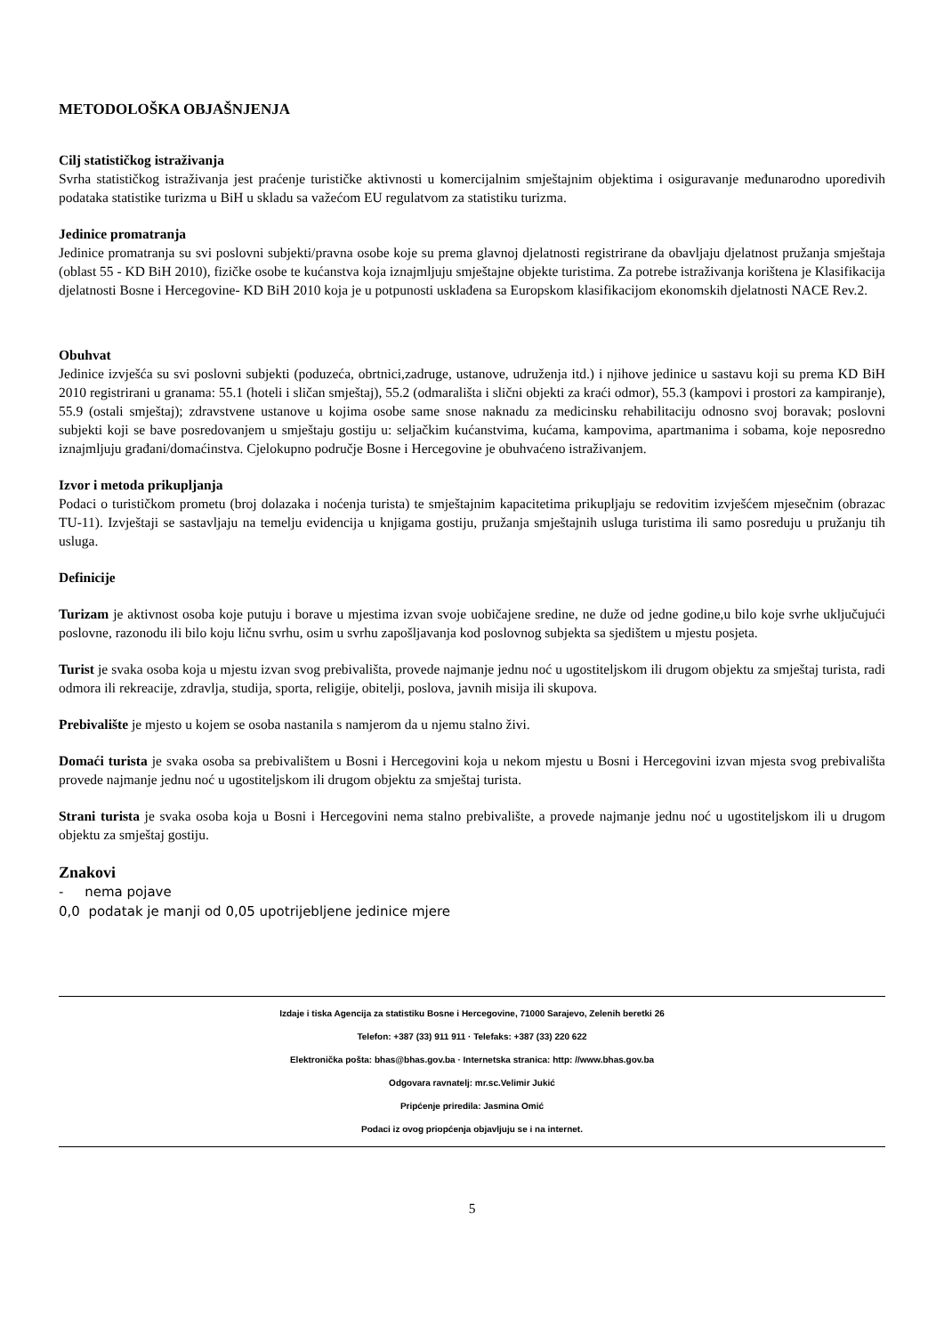METODOLOŠKA OBJAŠNJENJA
Cilj statističkog istraživanja
Svrha statističkog istraživanja jest praćenje turističke aktivnosti u komercijalnim smještajnim objektima i osiguravanje međunarodno uporedivih podataka statistike turizma u BiH u skladu sa važećom EU regulatvom za statistiku turizma.
Jedinice promatranja
Jedinice promatranja su svi poslovni subjekti/pravna osobe koje su prema glavnoj djelatnosti registrirane da obavljaju djelatnost pružanja smještaja (oblast 55 - KD BiH 2010), fizičke osobe te kućanstva koja iznajmljuju smještajne objekte turistima. Za potrebe istraživanja korištena je Klasifikacija djelatnosti Bosne i Hercegovine- KD BiH 2010 koja je u potpunosti usklađena sa Europskom klasifikacijom ekonomskih djelatnosti NACE Rev.2.
Obuhvat
Jedinice izvješća su svi poslovni subjekti (poduzeća, obrtnici,zadruge, ustanove, udruženja itd.) i njihove jedinice u sastavu koji su prema KD BiH 2010 registrirani u granama: 55.1 (hoteli i sličan smještaj), 55.2 (odmarališta i slični objekti za kraći odmor), 55.3 (kampovi i prostori za kampiranje), 55.9 (ostali smještaj); zdravstvene ustanove u kojima osobe same snose naknadu za medicinsku rehabilitaciju odnosno svoj boravak; poslovni subjekti koji se bave posredovanjem u smještaju gostiju u: seljačkim kućanstvima, kućama, kampovima, apartmanima i sobama, koje neposredno iznajmljuju građani/domaćinstva. Cjelokupno područje Bosne i Hercegovine je obuhvaćeno istraživanjem.
Izvor i metoda prikupljanja
Podaci o turističkom prometu (broj dolazaka i noćenja turista) te smještajnim kapacitetima prikupljaju se redovitim izvješćem mjesečnim (obrazac TU-11). Izvještaji se sastavljaju na temelju evidencija u knjigama gostiju, pružanja smještajnih usluga turistima ili samo posreduju u pružanju tih usluga.
Definicije
Turizam je aktivnost osoba koje putuju i borave u mjestima izvan svoje uobičajene sredine, ne duže od jedne godine,u bilo koje svrhe uključujući poslovne, razonodu ili bilo koju ličnu svrhu, osim u svrhu zapošljavanja kod poslovnog subjekta sa sjedištem u mjestu posjeta.
Turist je svaka osoba koja u mjestu izvan svog prebivališta, provede najmanje jednu noć u ugostiteljskom ili drugom objektu za smještaj turista, radi odmora ili rekreacije, zdravlja, studija, sporta, religije, obitelji, poslova, javnih misija ili skupova.
Prebivalište je mjesto u kojem se osoba nastanila s namjerom da u njemu stalno živi.
Domaći turista je svaka osoba sa prebivalištem u Bosni i Hercegovini koja u nekom mjestu u Bosni i Hercegovini izvan mjesta svog prebivališta provede najmanje jednu noć u ugostiteljskom ili drugom objektu za smještaj turista.
Strani turista je svaka osoba koja u Bosni i Hercegovini nema stalno prebivalište, a provede najmanje jednu noć u ugostiteljskom ili u drugom objektu za smještaj gostiju.
Znakovi
- nema pojave
0,0 podatak je manji od 0,05 upotrijebljene jedinice mjere
Izdaje i tiska Agencija za statistiku Bosne i Hercegovine, 71000 Sarajevo, Zelenih beretki 26
Telefon: +387 (33) 911 911 · Telefaks: +387 (33) 220 622
Elektronička pošta: bhas@bhas.gov.ba · Internetska stranica: http: //www.bhas.gov.ba
Odgovara ravnatelj: mr.sc.Velimir Jukić
Pripćenje priredila: Jasmina Omić
Podaci iz ovog priopćenja objavljuju se i na internet.
5